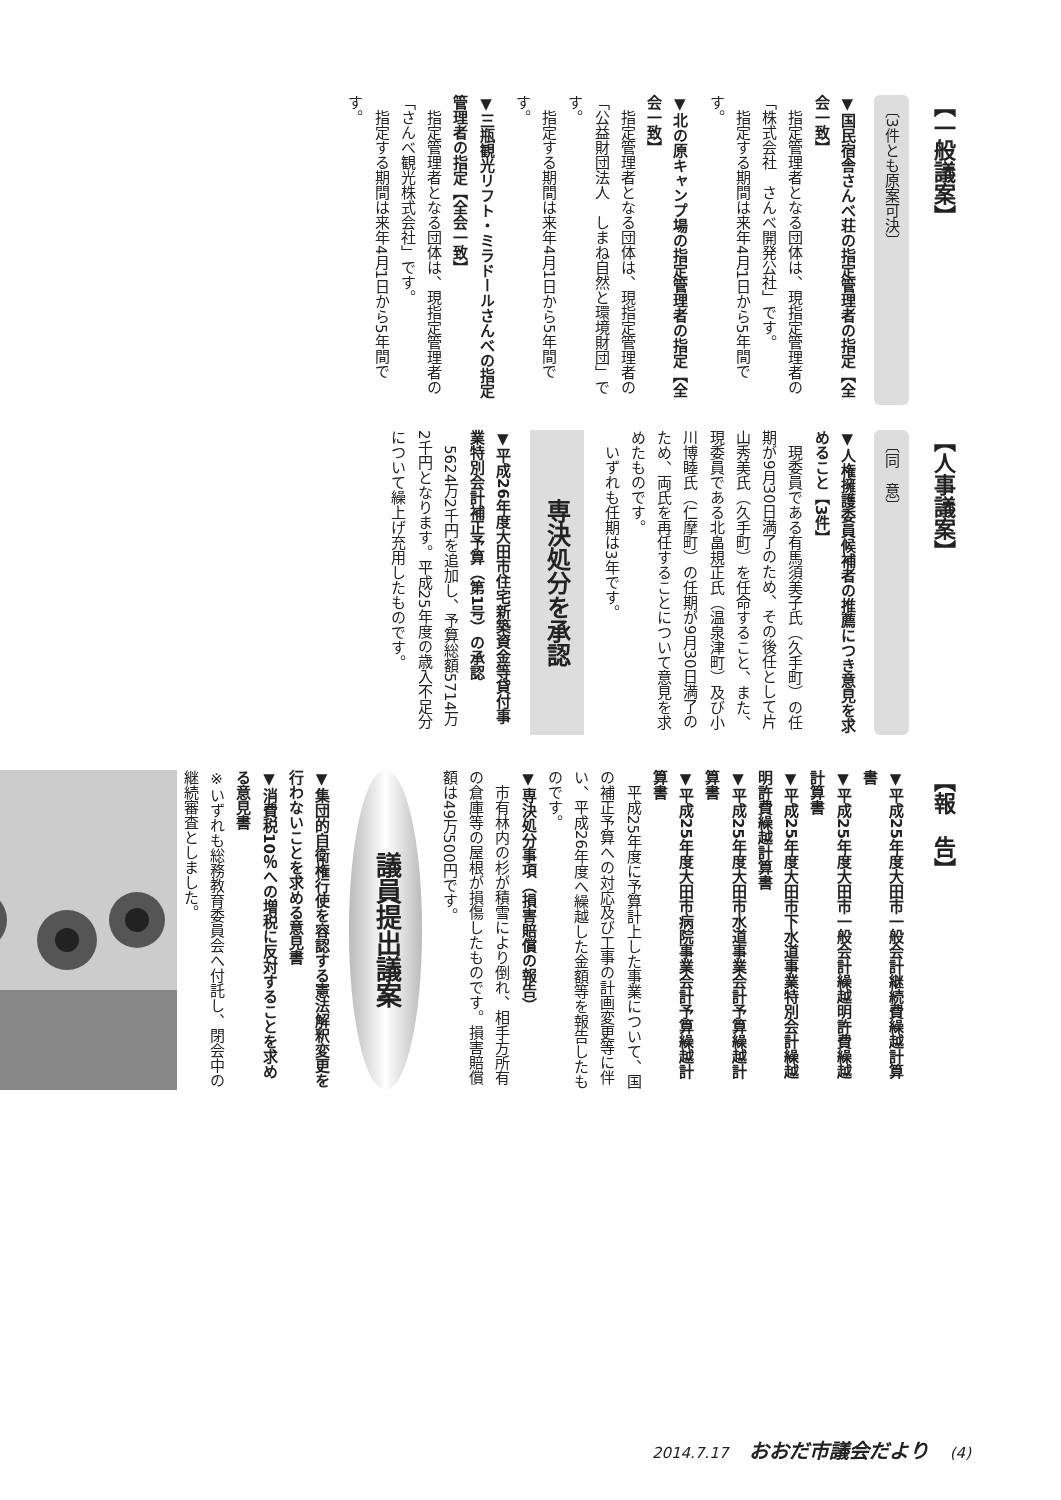【一般議案】
〔3件とも原案可決〕
▼国民宿舎さんべ荘の指定管理者の指定【全会一致】
指定管理者となる団体は、現指定管理者の「株式会社　さんべ開発公社」です。
指定する期間は来年4月1日から5年間です。
▼北の原キャンプ場の指定管理者の指定【全会一致】
指定管理者となる団体は、現指定管理者の「公益財団法人　しまね自然と環境財団」です。
指定する期間は来年4月1日から5年間です。
▼三瓶観光リフト・ミラドールさんべの指定管理者の指定【全会一致】
指定管理者となる団体は、現指定管理者の「さんべ観光株式会社」です。
指定する期間は来年4月1日から5年間です。
【人事議案】
〔同　意〕
▼人権擁護委員候補者の推薦につき意見を求めること【3件】
現委員である有馬須美子氏（久手町）の任期が9月30日満了のため、その後任として片山秀美氏（久手町）を任命すること、また、現委員である北畠規正氏（温泉津町）及び小川博睦氏（仁摩町）の任期が9月30日満了のため、両氏を再任することについて意見を求めたものです。
いずれも任期は3年です。
専決処分を承認
▼平成26年度大田市住宅新築資金等貸付事業特別会計補正予算（第1号）の承認
5624万2千円を追加し、予算総額5714万2千円となります。平成25年度の歳入不足分について繰上げ充用したものです。
【報　告】
▼平成25年度大田市一般会計継続費繰越計算書
▼平成25年度大田市一般会計繰越明許費繰越計算書
▼平成25年度大田市下水道事業特別会計繰越明許費繰越計算書
▼平成25年度大田市水道事業会計予算繰越計算書
▼平成25年度大田市病院事業会計予算繰越計算書
平成25年度に予算計上した事業について、国の補正予算への対応及び工事の計画変更等に伴い、平成26年度へ繰越した金額等を報告したものです。
▼専決処分事項（損害賠償の報告）
市有林内の杉が積雪により倒れ、相手方所有の倉庫等の屋根が損傷したものです。損害賠償額は49万500円です。
議員提出議案
▼集団的自衛権行使を容認する憲法解釈変更を行わないことを求める意見書
▼消費税10％への増税に反対することを求める意見書
※いずれも総務教育委員会へ付託し、閉会中の継続審査としました。
2014.7.17 おおだ市議会だより (4)